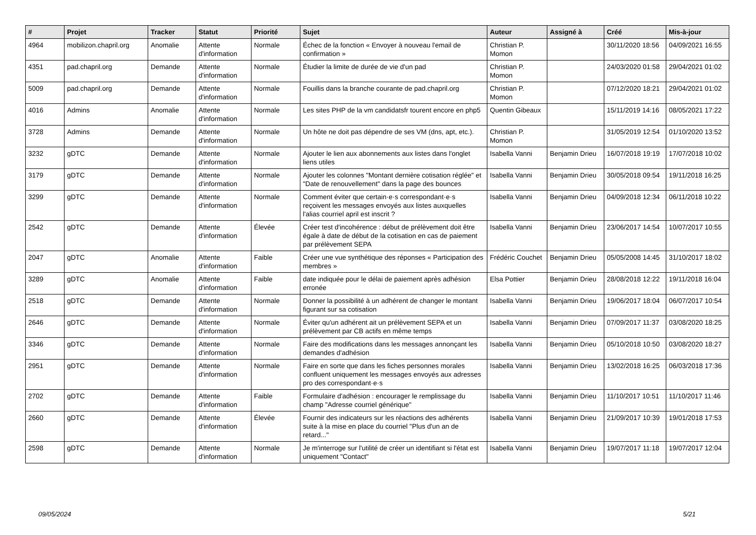| # | Projet | Tracker | Statut | Priorité | Sujet | Auteur | Assigné à | Créé | Mis-à-jour |
| --- | --- | --- | --- | --- | --- | --- | --- | --- | --- |
| 4964 | mobilizon.chapril.org | Anomalie | Attente d'information | Normale | Échec de la fonction « Envoyer à nouveau l'email de confirmation » | Christian P. Momon | | 30/11/2020 18:56 | 04/09/2021 16:55 |
| 4351 | pad.chapril.org | Demande | Attente d'information | Normale | Étudier la limite de durée de vie d'un pad | Christian P. Momon | | 24/03/2020 01:58 | 29/04/2021 01:02 |
| 5009 | pad.chapril.org | Demande | Attente d'information | Normale | Fouillis dans la branche courante de pad.chapril.org | Christian P. Momon | | 07/12/2020 18:21 | 29/04/2021 01:02 |
| 4016 | Admins | Anomalie | Attente d'information | Normale | Les sites PHP de la vm candidatsfr tourent encore en php5 | Quentin Gibeaux | | 15/11/2019 14:16 | 08/05/2021 17:22 |
| 3728 | Admins | Demande | Attente d'information | Normale | Un hôte ne doit pas dépendre de ses VM (dns, apt, etc.). | Christian P. Momon | | 31/05/2019 12:54 | 01/10/2020 13:52 |
| 3232 | gDTC | Demande | Attente d'information | Normale | Ajouter le lien aux abonnements aux listes dans l'onglet liens utiles | Isabella Vanni | Benjamin Drieu | 16/07/2018 19:19 | 17/07/2018 10:02 |
| 3179 | gDTC | Demande | Attente d'information | Normale | Ajouter les colonnes "Montant dernière cotisation réglée" et "Date de renouvellement" dans la page des bounces | Isabella Vanni | Benjamin Drieu | 30/05/2018 09:54 | 19/11/2018 16:25 |
| 3299 | gDTC | Demande | Attente d'information | Normale | Comment éviter que certain·e·s correspondant·e·s reçoivent les messages envoyés aux listes auxquelles l'alias courriel april est inscrit ? | Isabella Vanni | Benjamin Drieu | 04/09/2018 12:34 | 06/11/2018 10:22 |
| 2542 | gDTC | Demande | Attente d'information | Élevée | Créer test d'incohérence : début de prélèvement doit être égale à date de début de la cotisation en cas de paiement par prélèvement SEPA | Isabella Vanni | Benjamin Drieu | 23/06/2017 14:54 | 10/07/2017 10:55 |
| 2047 | gDTC | Anomalie | Attente d'information | Faible | Créer une vue synthétique des réponses « Participation des membres » | Frédéric Couchet | Benjamin Drieu | 05/05/2008 14:45 | 31/10/2017 18:02 |
| 3289 | gDTC | Anomalie | Attente d'information | Faible | date indiquée pour le délai de paiement après adhésion erronée | Elsa Pottier | Benjamin Drieu | 28/08/2018 12:22 | 19/11/2018 16:04 |
| 2518 | gDTC | Demande | Attente d'information | Normale | Donner la possibilité à un adhérent de changer le montant figurant sur sa cotisation | Isabella Vanni | Benjamin Drieu | 19/06/2017 18:04 | 06/07/2017 10:54 |
| 2646 | gDTC | Demande | Attente d'information | Normale | Éviter qu'un adhérent ait un prélèvement SEPA et un prélèvement par CB actifs en même temps | Isabella Vanni | Benjamin Drieu | 07/09/2017 11:37 | 03/08/2020 18:25 |
| 3346 | gDTC | Demande | Attente d'information | Normale | Faire des modifications dans les messages annonçant les demandes d'adhésion | Isabella Vanni | Benjamin Drieu | 05/10/2018 10:50 | 03/08/2020 18:27 |
| 2951 | gDTC | Demande | Attente d'information | Normale | Faire en sorte que dans les fiches personnes morales confluent uniquement les messages envoyés aux adresses pro des correspondant·e·s | Isabella Vanni | Benjamin Drieu | 13/02/2018 16:25 | 06/03/2018 17:36 |
| 2702 | gDTC | Demande | Attente d'information | Faible | Formulaire d'adhésion : encourager le remplissage du champ "Adresse courriel générique" | Isabella Vanni | Benjamin Drieu | 11/10/2017 10:51 | 11/10/2017 11:46 |
| 2660 | gDTC | Demande | Attente d'information | Élevée | Fournir des indicateurs sur les réactions des adhérents suite à la mise en place du courriel "Plus d'un an de retard..." | Isabella Vanni | Benjamin Drieu | 21/09/2017 10:39 | 19/01/2018 17:53 |
| 2598 | gDTC | Demande | Attente d'information | Normale | Je m'interroge sur l'utilité de créer un identifiant si l'état est uniquement "Contact" | Isabella Vanni | Benjamin Drieu | 19/07/2017 11:18 | 19/07/2017 12:04 |
09/05/2024 5/21